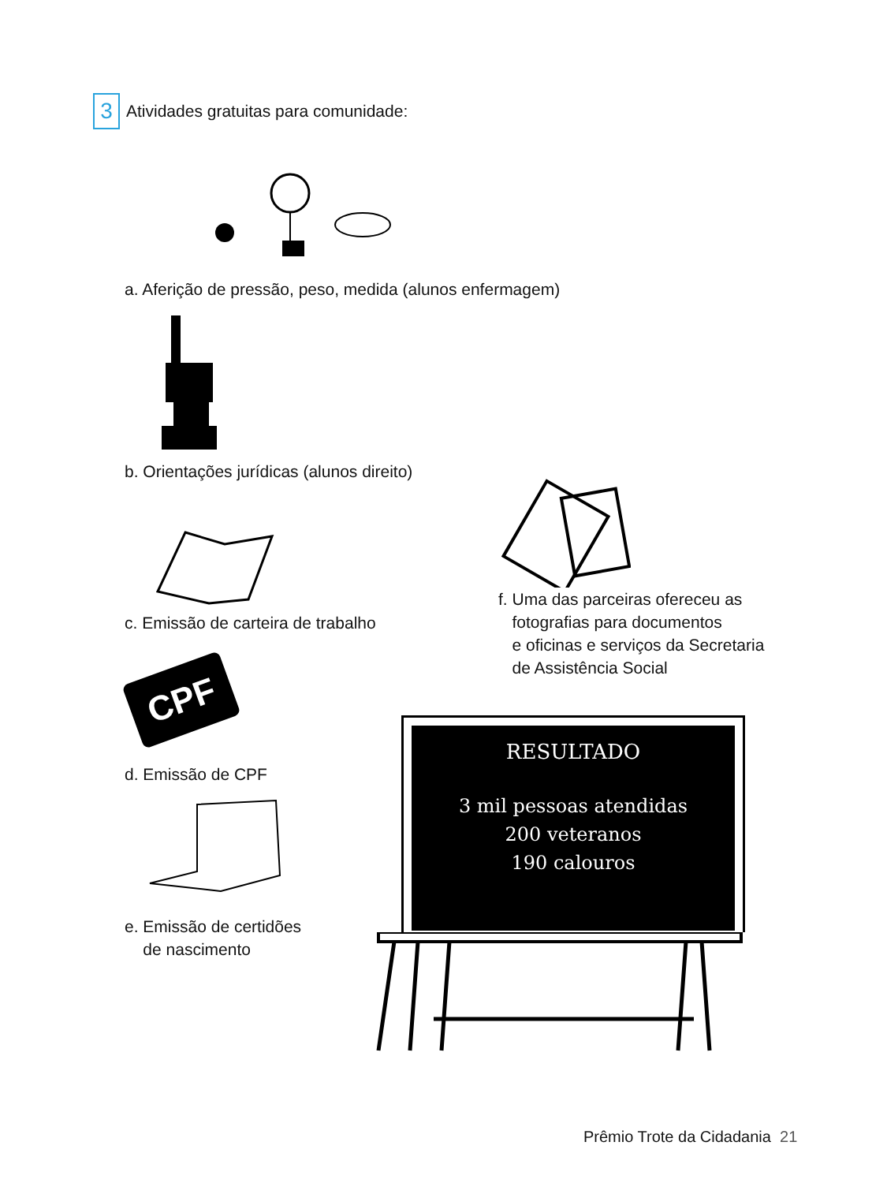3 Atividades gratuitas para comunidade:
a. Aferição de pressão, peso, medida (alunos enfermagem)
b. Orientações jurídicas (alunos direito)
c. Emissão de carteira de trabalho
f. Uma das parceiras ofereceu as
fotografias para documentos
e oficinas e serviços da Secretaria
de Assistência Social
CPF
d. Emissão de CPF
e. Emissão de certidões
de nascimento
RESULTADO
3 mil pessoas atendidas
200 veteranos
190 calouros
Prêmio Trote da Cidadania 21